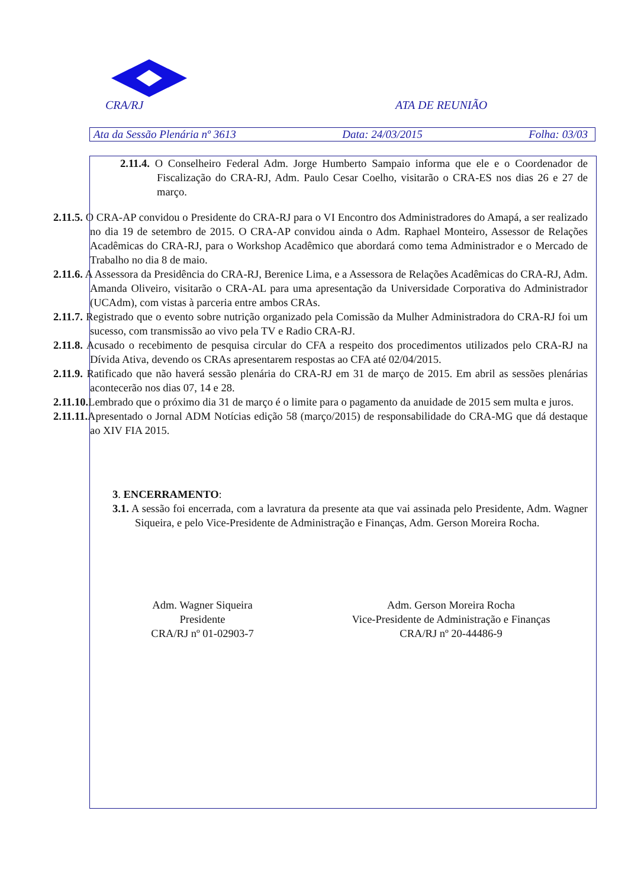CRA/RJ ATA DE REUNIÃO
Ata da Sessão Plenária nº 3613 Data: 24/03/2015 Folha: 03/03
2.11.4. O Conselheiro Federal Adm. Jorge Humberto Sampaio informa que ele e o Coordenador de Fiscalização do CRA-RJ, Adm. Paulo Cesar Coelho, visitarão o CRA-ES nos dias 26 e 27 de março.
2.11.5. O CRA-AP convidou o Presidente do CRA-RJ para o VI Encontro dos Administradores do Amapá, a ser realizado no dia 19 de setembro de 2015. O CRA-AP convidou ainda o Adm. Raphael Monteiro, Assessor de Relações Acadêmicas do CRA-RJ, para o Workshop Acadêmico que abordará como tema Administrador e o Mercado de Trabalho no dia 8 de maio.
2.11.6. A Assessora da Presidência do CRA-RJ, Berenice Lima, e a Assessora de Relações Acadêmicas do CRA-RJ, Adm. Amanda Oliveiro, visitarão o CRA-AL para uma apresentação da Universidade Corporativa do Administrador (UCAdm), com vistas à parceria entre ambos CRAs.
2.11.7. Registrado que o evento sobre nutrição organizado pela Comissão da Mulher Administradora do CRA-RJ foi um sucesso, com transmissão ao vivo pela TV e Radio CRA-RJ.
2.11.8. Acusado o recebimento de pesquisa circular do CFA a respeito dos procedimentos utilizados pelo CRA-RJ na Dívida Ativa, devendo os CRAs apresentarem respostas ao CFA até 02/04/2015.
2.11.9. Ratificado que não haverá sessão plenária do CRA-RJ em 31 de março de 2015. Em abril as sessões plenárias acontecerão nos dias 07, 14 e 28.
2.11.10. Lembrado que o próximo dia 31 de março é o limite para o pagamento da anuidade de 2015 sem multa e juros.
2.11.11. Apresentado o Jornal ADM Notícias edição 58 (março/2015) de responsabilidade do CRA-MG que dá destaque ao XIV FIA 2015.
3. ENCERRAMENTO:
3.1. A sessão foi encerrada, com a lavratura da presente ata que vai assinada pelo Presidente, Adm. Wagner Siqueira, e pelo Vice-Presidente de Administração e Finanças, Adm. Gerson Moreira Rocha.
Adm. Wagner Siqueira
Presidente
CRA/RJ nº 01-02903-7
Adm. Gerson Moreira Rocha
Vice-Presidente de Administração e Finanças
CRA/RJ nº 20-44486-9